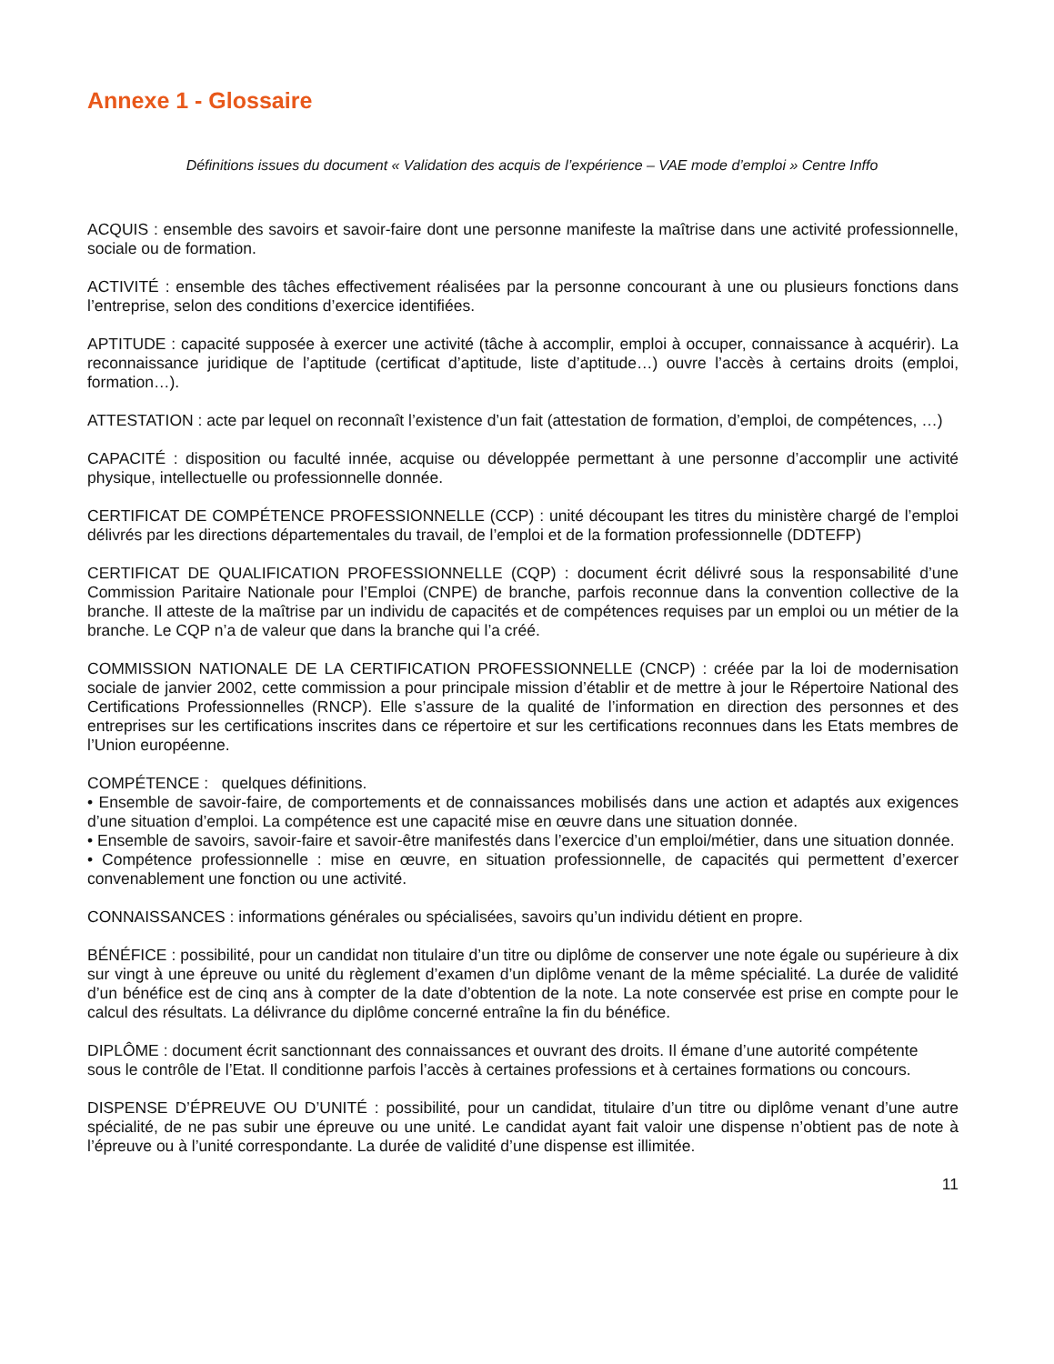Annexe 1 - Glossaire
Définitions issues du document « Validation des acquis de l’expérience – VAE mode d’emploi » Centre Inffo
ACQUIS : ensemble des savoirs et savoir-faire dont une personne manifeste la maîtrise dans une activité professionnelle, sociale ou de formation.
ACTIVITÉ : ensemble des tâches effectivement réalisées par la personne concourant à une ou plusieurs fonctions dans l’entreprise, selon des conditions d’exercice identifiées.
APTITUDE : capacité supposée à exercer une activité (tâche à accomplir, emploi à occuper, connaissance à acquérir). La reconnaissance juridique de l’aptitude (certificat d’aptitude, liste d’aptitude…) ouvre l’accès à certains droits (emploi, formation…).
ATTESTATION : acte par lequel on reconnaît l’existence d’un fait (attestation de formation, d’emploi, de compétences, …)
CAPACITÉ : disposition ou faculté innée, acquise ou développée permettant à une personne d’accomplir une activité physique, intellectuelle ou professionnelle donnée.
CERTIFICAT DE COMPÉTENCE PROFESSIONNELLE (CCP) : unité découpant les titres du ministère chargé de l’emploi délivrés par les directions départementales du travail, de l’emploi et de la formation professionnelle (DDTEFP)
CERTIFICAT DE QUALIFICATION PROFESSIONNELLE (CQP) : document écrit délivré sous la responsabilité d’une Commission Paritaire Nationale pour l’Emploi (CNPE) de branche, parfois reconnue dans la convention collective de la branche. Il atteste de la maîtrise par un individu de capacités et de compétences requises par un emploi ou un métier de la branche. Le CQP n’a de valeur que dans la branche qui l’a créé.
COMMISSION NATIONALE DE LA CERTIFICATION PROFESSIONNELLE (CNCP) : créée par la loi de modernisation sociale de janvier 2002, cette commission a pour principale mission d’établir et de mettre à jour le Répertoire National des Certifications Professionnelles (RNCP). Elle s’assure de la qualité de l’information en direction des personnes et des entreprises sur les certifications inscrites dans ce répertoire et sur les certifications reconnues dans les Etats membres de l’Union européenne.
COMPÉTENCE : quelques définitions.
• Ensemble de savoir-faire, de comportements et de connaissances mobilisés dans une action et adaptés aux exigences d’une situation d’emploi. La compétence est une capacité mise en œuvre dans une situation donnée.
• Ensemble de savoirs, savoir-faire et savoir-être manifestés dans l’exercice d’un emploi/métier, dans une situation donnée.
• Compétence professionnelle : mise en œuvre, en situation professionnelle, de capacités qui permettent d’exercer convenablement une fonction ou une activité.
CONNAISSANCES : informations générales ou spécialisées, savoirs qu’un individu détient en propre.
BÉNÉFICE : possibilité, pour un candidat non titulaire d’un titre ou diplôme de conserver une note égale ou supérieure à dix sur vingt à une épreuve ou unité du règlement d’examen d’un diplôme venant de la même spécialité. La durée de validité d’un bénéfice est de cinq ans à compter de la date d’obtention de la note. La note conservée est prise en compte pour le calcul des résultats. La délivrance du diplôme concerné entraîne la fin du bénéfice.
DIPLÔME : document écrit sanctionnant des connaissances et ouvrant des droits. Il émane d’une autorité compétente
sous le contrôle de l’Etat. Il conditionne parfois l’accès à certaines professions et à certaines formations ou concours.
DISPENSE D’ÉPREUVE OU D’UNITÉ : possibilité, pour un candidat, titulaire d’un titre ou diplôme venant d’une autre spécialité, de ne pas subir une épreuve ou une unité. Le candidat ayant fait valoir une dispense n’obtient pas de note à l’épreuve ou à l’unité correspondante. La durée de validité d’une dispense est illimitée.
11